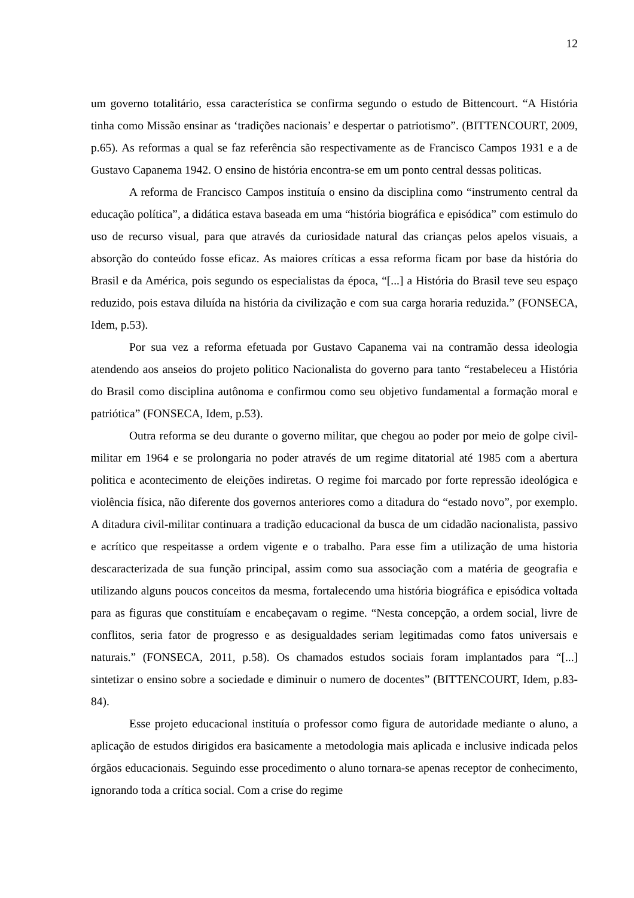12
um governo totalitário, essa característica se confirma segundo o estudo de Bittencourt. “A História tinha como Missão ensinar as ‘tradições nacionais’ e despertar o patriotismo”. (BITTENCOURT, 2009, p.65). As reformas a qual se faz referência são respectivamente as de Francisco Campos 1931 e a de Gustavo Capanema 1942. O ensino de história encontra-se em um ponto central dessas politicas.
A reforma de Francisco Campos instituía o ensino da disciplina como “instrumento central da educação política”, a didática estava baseada em uma “história biográfica e episódica” com estimulo do uso de recurso visual, para que através da curiosidade natural das crianças pelos apelos visuais, a absorção do conteúdo fosse eficaz. As maiores críticas a essa reforma ficam por base da história do Brasil e da América, pois segundo os especialistas da época, “[...] a História do Brasil teve seu espaço reduzido, pois estava diluída na história da civilização e com sua carga horaria reduzida.” (FONSECA, Idem, p.53).
Por sua vez a reforma efetuada por Gustavo Capanema vai na contramão dessa ideologia atendendo aos anseios do projeto politico Nacionalista do governo para tanto “restabeleceu a História do Brasil como disciplina autônoma e confirmou como seu objetivo fundamental a formação moral e patriótica” (FONSECA, Idem, p.53).
Outra reforma se deu durante o governo militar, que chegou ao poder por meio de golpe civil-militar em 1964 e se prolongaria no poder através de um regime ditatorial até 1985 com a abertura politica e acontecimento de eleições indiretas. O regime foi marcado por forte repressão ideológica e violência física, não diferente dos governos anteriores como a ditadura do “estado novo”, por exemplo. A ditadura civil-militar continuara a tradição educacional da busca de um cidadão nacionalista, passivo e acrítico que respeitasse a ordem vigente e o trabalho. Para esse fim a utilização de uma historia descaracterizada de sua função principal, assim como sua associação com a matéria de geografia e utilizando alguns poucos conceitos da mesma, fortalecendo uma história biográfica e episódica voltada para as figuras que constituíam e encabeçavam o regime. “Nesta concepção, a ordem social, livre de conflitos, seria fator de progresso e as desigualdades seriam legitimadas como fatos universais e naturais.” (FONSECA, 2011, p.58). Os chamados estudos sociais foram implantados para “[...] sintetizar o ensino sobre a sociedade e diminuir o numero de docentes” (BITTENCOURT, Idem, p.83-84).
Esse projeto educacional instituía o professor como figura de autoridade mediante o aluno, a aplicação de estudos dirigidos era basicamente a metodologia mais aplicada e inclusive indicada pelos órgãos educacionais. Seguindo esse procedimento o aluno tornara-se apenas receptor de conhecimento, ignorando toda a crítica social. Com a crise do regime